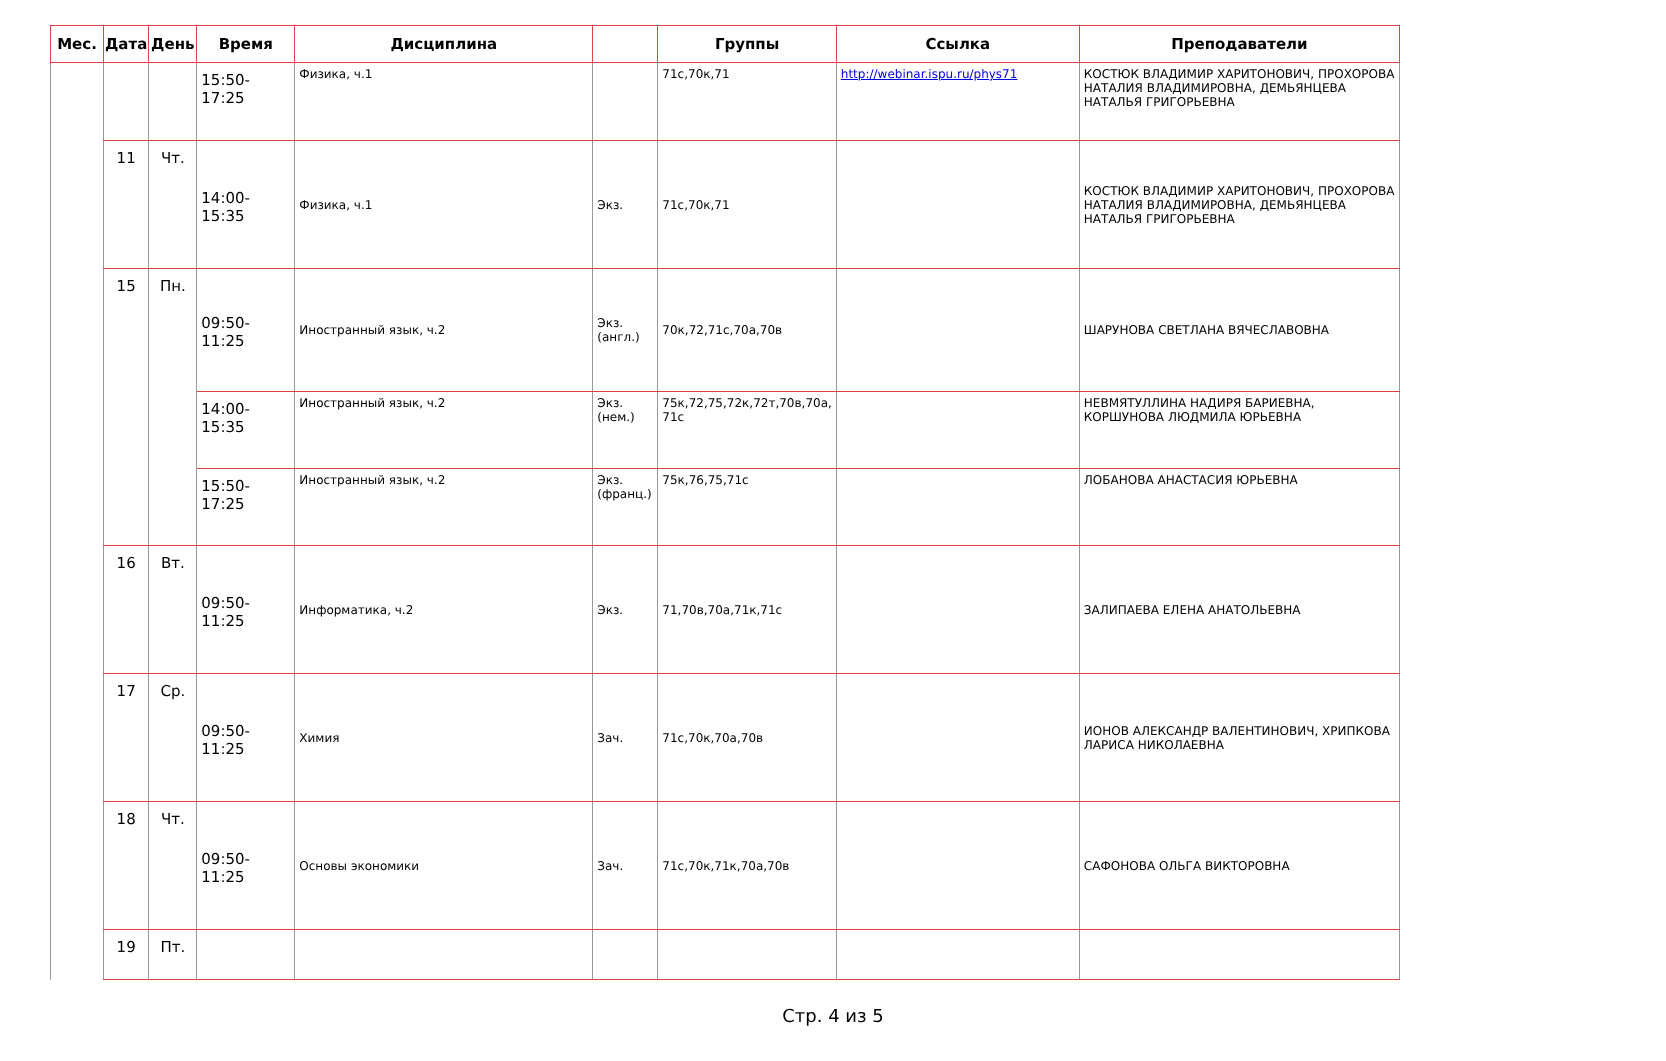| Мес. | Дата | День | Время | Дисциплина | | Группы | Ссылка | Преподаватели |
| --- | --- | --- | --- | --- | --- | --- | --- | --- |
| | | | 15:50-17:25 | Физика, ч.1 | | 71с,70к,71 | http://webinar.ispu.ru/phys71 | КОСТЮК ВЛАДИМИР ХАРИТОНОВИЧ, ПРОХОРОВА НАТАЛИЯ ВЛАДИМИРОВНА, ДЕМЬЯНЦЕВА НАТАЛЬЯ ГРИГОРЬЕВНА |
| | 11 | Чт. | 14:00-15:35 | Физика, ч.1 | Экз. | 71с,70к,71 | | КОСТЮК ВЛАДИМИР ХАРИТОНОВИЧ, ПРОХОРОВА НАТАЛИЯ ВЛАДИМИРОВНА, ДЕМЬЯНЦЕВА НАТАЛЬЯ ГРИГОРЬЕВНА |
| | 15 | Пн. | 09:50-11:25 | Иностранный язык, ч.2 | Экз. (англ.) | 70к,72,71с,70а,70в | | ШАРУНОВА СВЕТЛАНА ВЯЧЕСЛАВОВНА |
| | | | 14:00-15:35 | Иностранный язык, ч.2 | Экз. (нем.) | 75к,72,75,72к,72т,70в,70а, 71с | | НЕВМЯТУЛЛИНА НАДИРЯ БАРИЕВНА, КОРШУНОВА ЛЮДМИЛА ЮРЬЕВНА |
| | | | 15:50-17:25 | Иностранный язык, ч.2 | Экз. (франц.) | 75к,76,75,71с | | ЛОБАНОВА АНАСТАСИЯ ЮРЬЕВНА |
| | 16 | Вт. | 09:50-11:25 | Информатика, ч.2 | Экз. | 71,70в,70а,71к,71с | | ЗАЛИПАЕВА ЕЛЕНА АНАТОЛЬЕВНА |
| | 17 | Ср. | 09:50-11:25 | Химия | Зач. | 71с,70к,70а,70в | | ИОНОВ АЛЕКСАНДР ВАЛЕНТИНОВИЧ, ХРИПКОВА ЛАРИСА НИКОЛАЕВНА |
| | 18 | Чт. | 09:50-11:25 | Основы экономики | Зач. | 71с,70к,71к,70а,70в | | САФОНОВА ОЛЬГА ВИКТОРОВНА |
| | 19 | Пт. | | | | | | |
Стр. 4 из 5